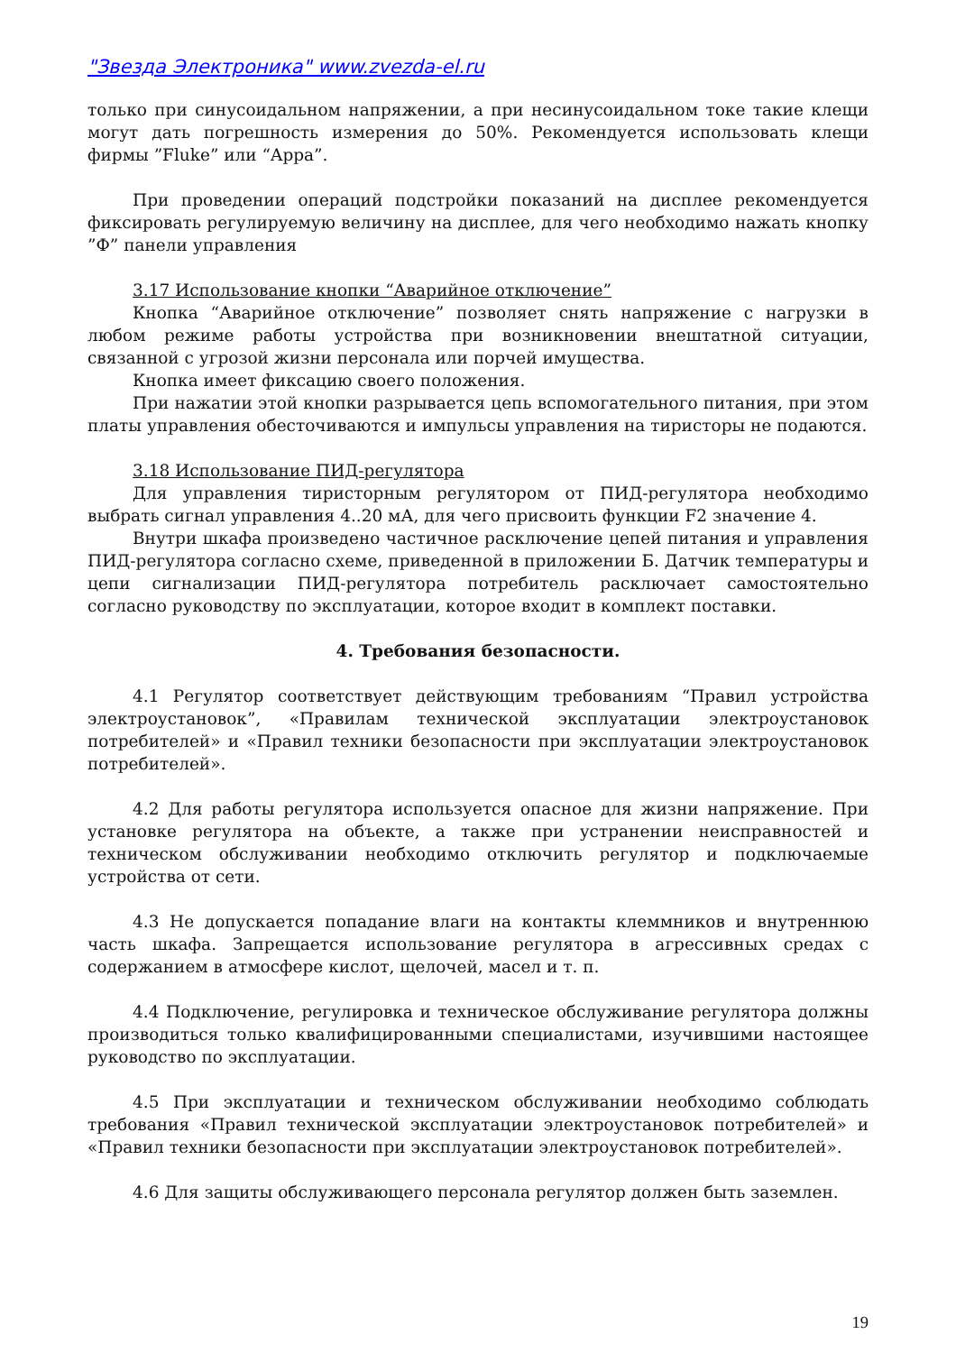"Звезда Электроника" www.zvezda-el.ru
только при синусоидальном напряжении, а при несинусоидальном токе такие клещи могут дать погрешность измерения до 50%. Рекомендуется использовать клещи фирмы ”Fluke” или “Appa”.
При проведении операций подстройки показаний на дисплее рекомендуется фиксировать регулируемую величину на дисплее, для чего необходимо нажать кнопку ”Ф” панели управления
3.17 Использование кнопки “Аварийное отключение”
Кнопка “Аварийное отключение” позволяет снять напряжение с нагрузки в любом режиме работы устройства при возникновении внештатной ситуации, связанной с угрозой жизни персонала или порчей имущества.
Кнопка имеет фиксацию своего положения.
При нажатии этой кнопки разрывается цепь вспомогательного питания, при этом платы управления обесточиваются и импульсы управления на тиристоры не подаются.
3.18 Использование ПИД-регулятора
Для управления тиристорным регулятором от ПИД-регулятора необходимо выбрать сигнал управления 4..20 мА, для чего присвоить функции F2 значение 4.
Внутри шкафа произведено частичное расключение цепей питания и управления ПИД-регулятора согласно схеме, приведенной в приложении Б. Датчик температуры и цепи сигнализации ПИД-регулятора потребитель расключает самостоятельно согласно руководству по эксплуатации, которое входит в комплект поставки.
4. Требования безопасности.
4.1 Регулятор соответствует действующим требованиям “Правил устройства электроустановок”, «Правилам технической эксплуатации электроустановок потребителей» и «Правил техники безопасности при эксплуатации электроустановок потребителей».
4.2 Для работы регулятора используется опасное для жизни напряжение. При установке регулятора на объекте, а также при устранении неисправностей и техническом обслуживании необходимо отключить регулятор и подключаемые устройства от сети.
4.3 Не допускается попадание влаги на контакты клеммников и внутреннюю часть шкафа. Запрещается использование регулятора в агрессивных средах с содержанием в атмосфере кислот, щелочей, масел и т. п.
4.4 Подключение, регулировка и техническое обслуживание регулятора должны производиться только квалифицированными специалистами, изучившими настоящее руководство по эксплуатации.
4.5 При эксплуатации и техническом обслуживании необходимо соблюдать требования «Правил технической эксплуатации электроустановок потребителей» и «Правил техники безопасности при эксплуатации электроустановок потребителей».
4.6 Для защиты обслуживающего персонала регулятор должен быть заземлен.
19